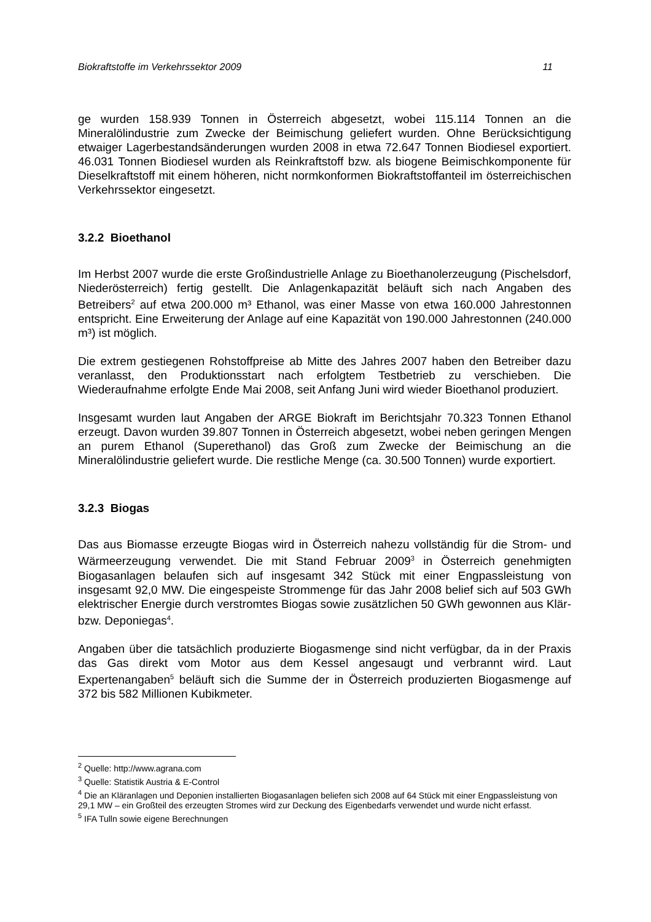Biokraftstoffe im Verkehrssektor 2009 11
ge wurden 158.939 Tonnen in Österreich abgesetzt, wobei 115.114 Tonnen an die Mineralölindustrie zum Zwecke der Beimischung geliefert wurden. Ohne Berücksichtigung etwaiger Lagerbestandsänderungen wurden 2008 in etwa 72.647 Tonnen Biodiesel exportiert. 46.031 Tonnen Biodiesel wurden als Reinkraftstoff bzw. als biogene Beimischkomponente für Dieselkraftstoff mit einem höheren, nicht normkonformen Biokraftstoffanteil im österreichischen Verkehrssektor eingesetzt.
3.2.2 Bioethanol
Im Herbst 2007 wurde die erste Großindustrielle Anlage zu Bioethanolerzeugung (Pischelsdorf, Niederösterreich) fertig gestellt. Die Anlagenkapazität beläuft sich nach Angaben des Betreibers<sup>2</sup> auf etwa 200.000 m³ Ethanol, was einer Masse von etwa 160.000 Jahrestonnen entspricht. Eine Erweiterung der Anlage auf eine Kapazität von 190.000 Jahrestonnen (240.000 m³) ist möglich.
Die extrem gestiegenen Rohstoffpreise ab Mitte des Jahres 2007 haben den Betreiber dazu veranlasst, den Produktionsstart nach erfolgtem Testbetrieb zu verschieben. Die Wiederaufnahme erfolgte Ende Mai 2008, seit Anfang Juni wird wieder Bioethanol produziert.
Insgesamt wurden laut Angaben der ARGE Biokraft im Berichtsjahr 70.323 Tonnen Ethanol erzeugt. Davon wurden 39.807 Tonnen in Österreich abgesetzt, wobei neben geringen Mengen an purem Ethanol (Superethanol) das Groß zum Zwecke der Beimischung an die Mineralölindustrie geliefert wurde. Die restliche Menge (ca. 30.500 Tonnen) wurde exportiert.
3.2.3 Biogas
Das aus Biomasse erzeugte Biogas wird in Österreich nahezu vollständig für die Strom- und Wärmeerzeugung verwendet. Die mit Stand Februar 2009<sup>3</sup> in Österreich genehmigten Biogasanlagen belaufen sich auf insgesamt 342 Stück mit einer Engpassleistung von insgesamt 92,0 MW. Die eingespeiste Strommenge für das Jahr 2008 belief sich auf 503 GWh elektrischer Energie durch verstromtes Biogas sowie zusätzlichen 50 GWh gewonnen aus Klär- bzw. Deponiegas<sup>4</sup>.
Angaben über die tatsächlich produzierte Biogasmenge sind nicht verfügbar, da in der Praxis das Gas direkt vom Motor aus dem Kessel angesaugt und verbrannt wird. Laut Expertenangaben<sup>5</sup> beläuft sich die Summe der in Österreich produzierten Biogasmenge auf 372 bis 582 Millionen Kubikmeter.
<sup>2</sup> Quelle: http://www.agrana.com
<sup>3</sup> Quelle: Statistik Austria & E-Control
<sup>4</sup> Die an Kläranlagen und Deponien installierten Biogasanlagen beliefen sich 2008 auf 64 Stück mit einer Engpassleistung von 29,1 MW – ein Großteil des erzeugten Stromes wird zur Deckung des Eigenbedarfs verwendet und wurde nicht erfasst.
<sup>5</sup> IFA Tulln sowie eigene Berechnungen